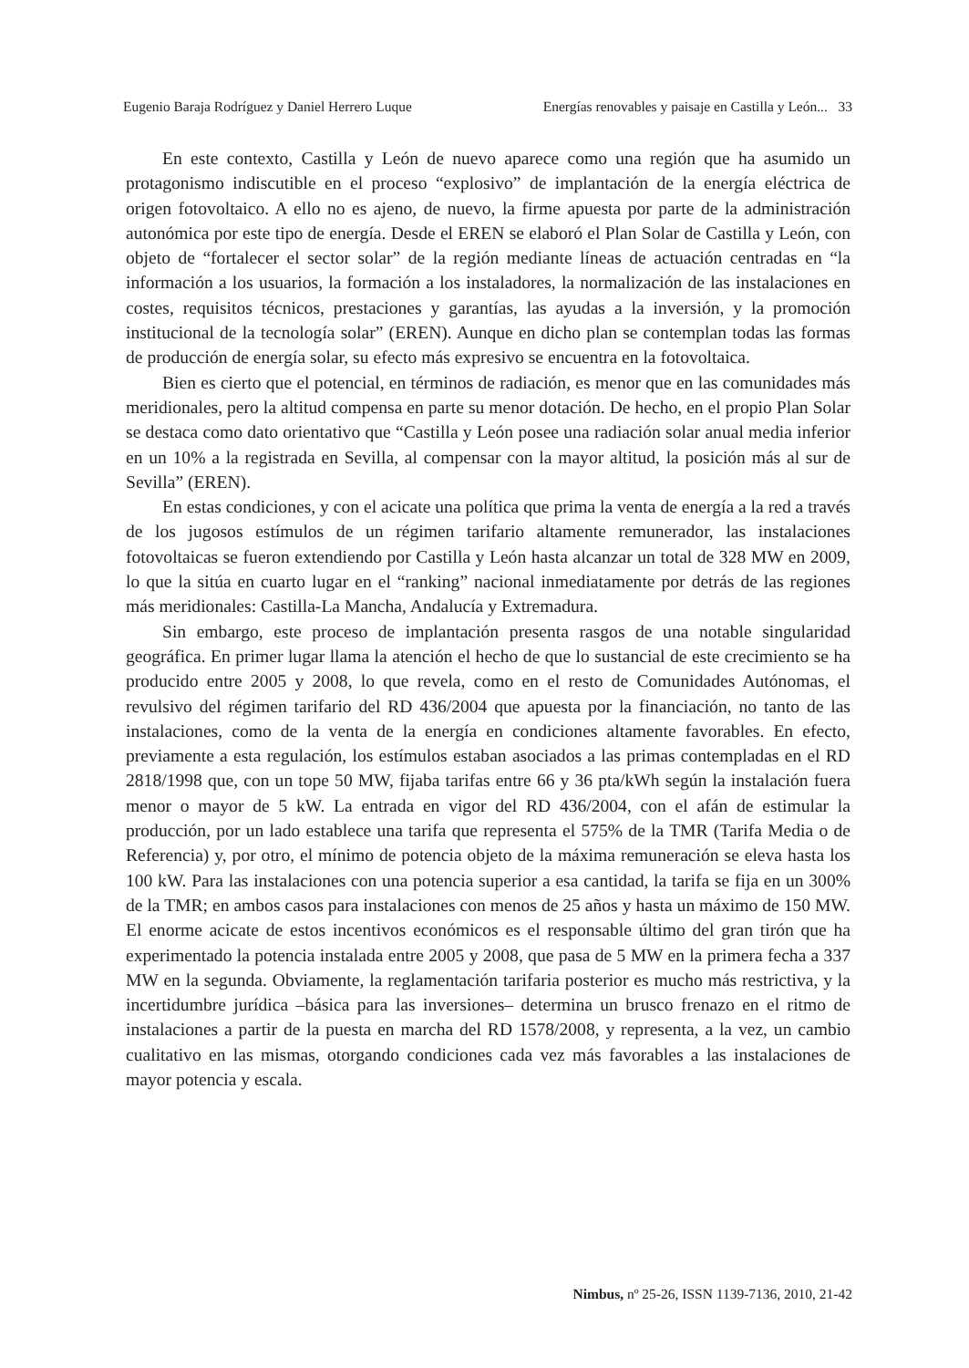Eugenio Baraja Rodríguez y Daniel Herrero Luque Energías renovables y paisaje en Castilla y León... 33
En este contexto, Castilla y León de nuevo aparece como una región que ha asumido un protagonismo indiscutible en el proceso “explosivo” de implantación de la energía eléctrica de origen fotovoltaico. A ello no es ajeno, de nuevo, la firme apuesta por parte de la administración autonómica por este tipo de energía. Desde el EREN se elaboró el Plan Solar de Castilla y León, con objeto de “fortalecer el sector solar” de la región mediante líneas de actuación centradas en “la información a los usuarios, la formación a los instaladores, la normalización de las instalaciones en costes, requisitos técnicos, prestaciones y garantías, las ayudas a la inversión, y la promoción institucional de la tecnología solar” (EREN). Aunque en dicho plan se contemplan todas las formas de producción de energía solar, su efecto más expresivo se encuentra en la fotovoltaica.
Bien es cierto que el potencial, en términos de radiación, es menor que en las comunidades más meridionales, pero la altitud compensa en parte su menor dotación. De hecho, en el propio Plan Solar se destaca como dato orientativo que “Castilla y León posee una radiación solar anual media inferior en un 10% a la registrada en Sevilla, al compensar con la mayor altitud, la posición más al sur de Sevilla” (EREN).
En estas condiciones, y con el acicate una política que prima la venta de energía a la red a través de los jugosos estímulos de un régimen tarifario altamente remunerador, las instalaciones fotovoltaicas se fueron extendiendo por Castilla y León hasta alcanzar un total de 328 MW en 2009, lo que la sitúa en cuarto lugar en el “ranking” nacional inmediatamente por detrás de las regiones más meridionales: Castilla-La Mancha, Andalucía y Extremadura.
Sin embargo, este proceso de implantación presenta rasgos de una notable singularidad geográfica. En primer lugar llama la atención el hecho de que lo sustancial de este crecimiento se ha producido entre 2005 y 2008, lo que revela, como en el resto de Comunidades Autónomas, el revulsivo del régimen tarifario del RD 436/2004 que apuesta por la financiación, no tanto de las instalaciones, como de la venta de la energía en condiciones altamente favorables. En efecto, previamente a esta regulación, los estímulos estaban asociados a las primas contempladas en el RD 2818/1998 que, con un tope 50 MW, fijaba tarifas entre 66 y 36 pta/kWh según la instalación fuera menor o mayor de 5 kW. La entrada en vigor del RD 436/2004, con el afán de estimular la producción, por un lado establece una tarifa que representa el 575% de la TMR (Tarifa Media o de Referencia) y, por otro, el mínimo de potencia objeto de la máxima remuneración se eleva hasta los 100 kW. Para las instalaciones con una potencia superior a esa cantidad, la tarifa se fija en un 300% de la TMR; en ambos casos para instalaciones con menos de 25 años y hasta un máximo de 150 MW. El enorme acicate de estos incentivos económicos es el responsable último del gran tirón que ha experimentado la potencia instalada entre 2005 y 2008, que pasa de 5 MW en la primera fecha a 337 MW en la segunda. Obviamente, la reglamentación tarifaria posterior es mucho más restrictiva, y la incertidumbre jurídica –básica para las inversiones– determina un brusco frenazo en el ritmo de instalaciones a partir de la puesta en marcha del RD 1578/2008, y representa, a la vez, un cambio cualitativo en las mismas, otorgando condiciones cada vez más favorables a las instalaciones de mayor potencia y escala.
Nimbus, nº 25-26, ISSN 1139-7136, 2010, 21-42